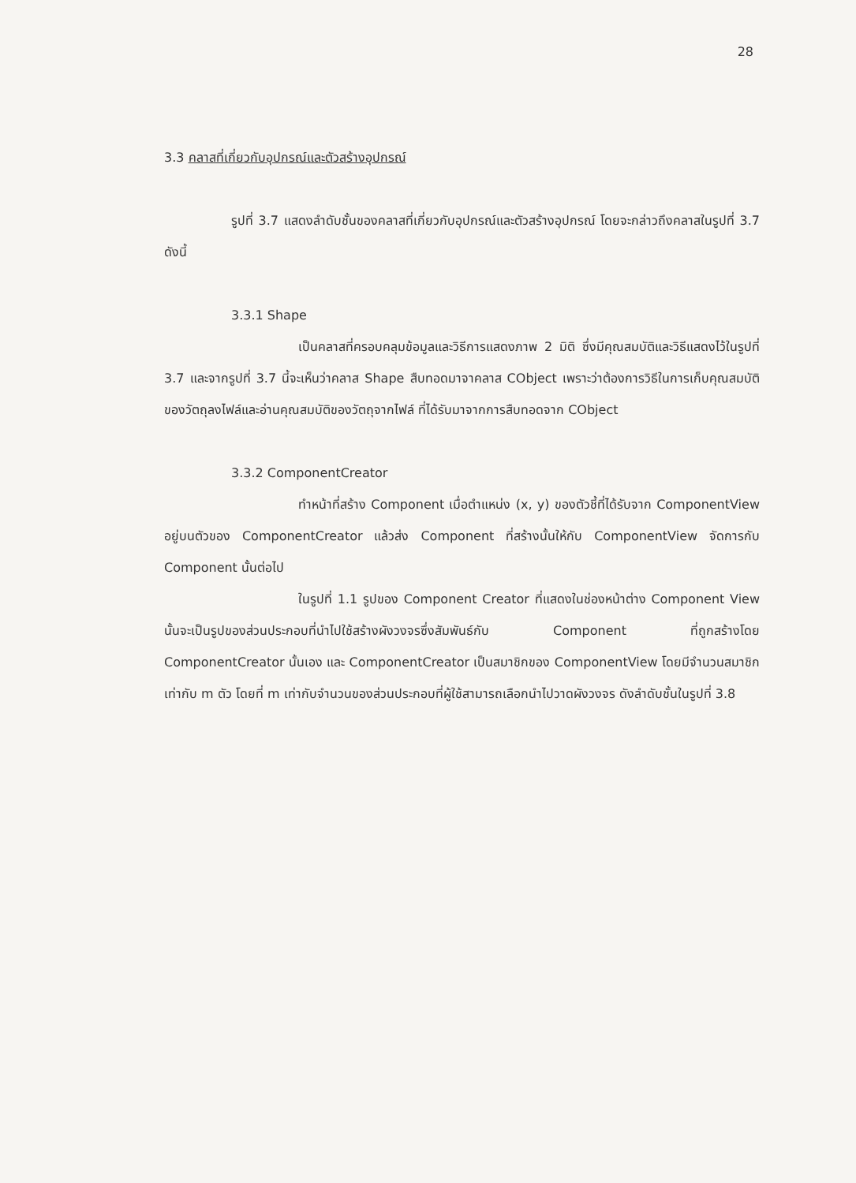28
3.3 คลาสที่เกี่ยวกับอุปกรณ์และตัวสร้างอุปกรณ์
รูปที่ 3.7 แสดงลำดับชั้นของคลาสที่เกี่ยวกับอุปกรณ์และตัวสร้างอุปกรณ์ โดยจะกล่าวถึงคลาสในรูปที่ 3.7 ดังนี้
3.3.1 Shape
เป็นคลาสที่ครอบคลุมข้อมูลและวิธีการแสดงภาพ 2 มิติ ซึ่งมีคุณสมบัติและวิธีแสดงไว้ในรูปที่ 3.7 และจากรูปที่ 3.7 นี้จะเห็นว่าคลาส Shape สืบทอดมาจาคลาส CObject เพราะว่าต้องการวิธีในการเก็บคุณสมบัติของวัตถุลงไฟล์และอ่านคุณสมบัติของวัตถุจากไฟล์ ที่ได้รับมาจากการสืบทอดจาก CObject
3.3.2 ComponentCreator
ทำหน้าที่สร้าง Component เมื่อตำแหน่ง (x, y) ของตัวชี้ที่ได้รับจาก ComponentView อยู่บนตัวของ ComponentCreator แล้วส่ง Component ที่สร้างนั้นให้กับ ComponentView จัดการกับ Component นั้นต่อไป
ในรูปที่ 1.1 รูปของ Component Creator ที่แสดงในช่องหน้าต่าง Component View นั้นจะเป็นรูปของส่วนประกอบที่นำไปใช้สร้างผังวงจรซึ่งสัมพันธ์กับ Component ที่ถูกสร้างโดย ComponentCreator นั้นเอง และ ComponentCreator เป็นสมาชิกของ ComponentView โดยมีจำนวนสมาชิกเท่ากับ m ตัว โดยที่ m เท่ากับจำนวนของส่วนประกอบที่ผู้ใช้สามารถเลือกนำไปวาดผังวงจร ดังลำดับชั้นในรูปที่ 3.8